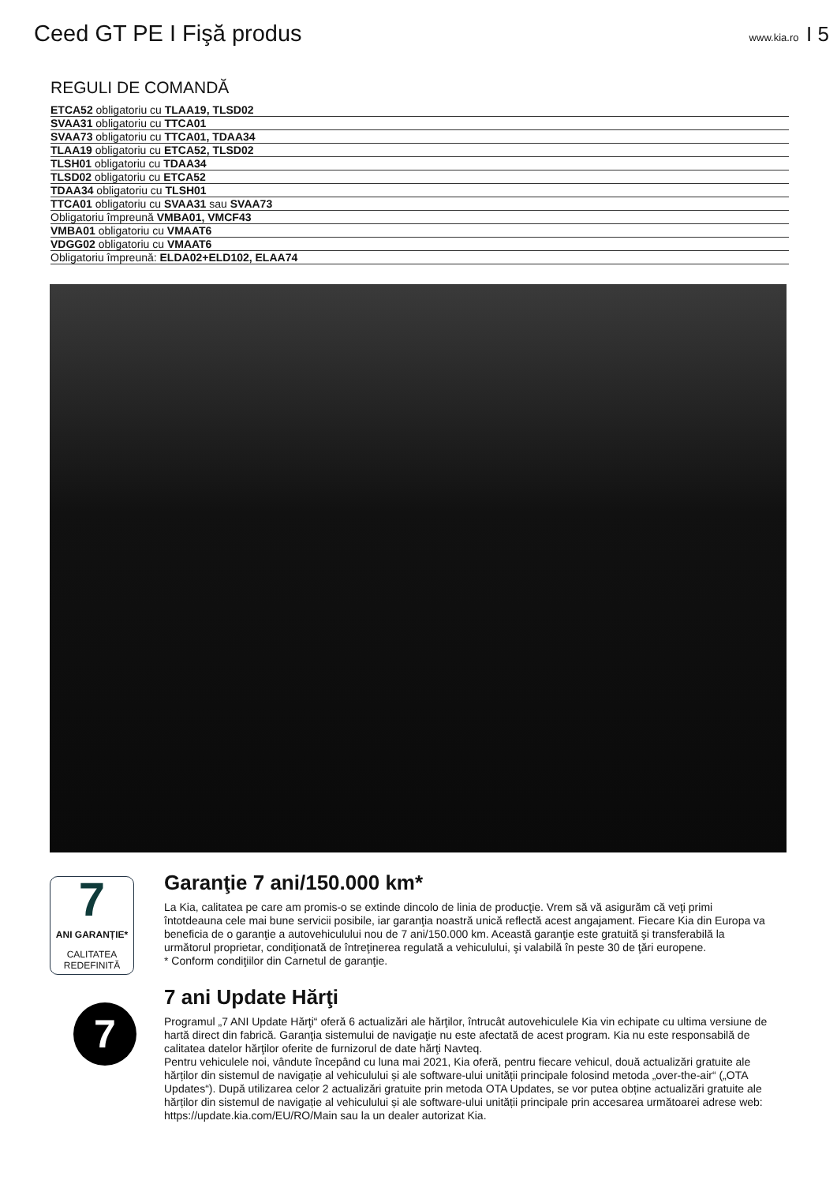Ceed GT PE I Fişă produs
www.kia.ro I 5
REGULI DE COMANDĂ
| ETCA52 obligatoriu cu TLAA19, TLSD02 |
| SVAA31 obligatoriu cu TTCA01 |
| SVAA73 obligatoriu cu TTCA01, TDAA34 |
| TLAA19 obligatoriu cu ETCA52, TLSD02 |
| TLSH01 obligatoriu cu TDAA34 |
| TLSD02 obligatoriu cu ETCA52 |
| TDAA34 obligatoriu cu TLSH01 |
| TTCA01 obligatoriu cu SVAA31 sau SVAA73 |
| Obligatoriu împreună VMBA01, VMCF43 |
| VMBA01 obligatoriu cu VMAAT6 |
| VDGG02 obligatoriu cu VMAAT6 |
| Obligatoriu împreună: ELDA02+ELD102, ELAA74 |
7
ANI GARANȚIE*
CALITATEA REDEFINITĂ
Garanţie 7 ani/150.000 km*
La Kia, calitatea pe care am promis-o se extinde dincolo de linia de producţie. Vrem să vă asigurăm că veţi primi întotdeauna cele mai bune servicii posibile, iar garanţia noastră unică reflectă acest angajament. Fiecare Kia din Europa va beneficia de o garanţie a autovehiculului nou de 7 ani/150.000 km. Această garanţie este gratuită şi transferabilă la următorul proprietar, condiţionată de întreţinerea regulată a vehiculului, şi valabilă în peste 30 de ţări europene.
* Conform condiţiilor din Carnetul de garanţie.
7
7 ani Update Hărţi
Programul „7 ANI Update Hărţi“ oferă 6 actualizări ale hărţilor, întrucât autovehiculele Kia vin echipate cu ultima versiune de hartă direct din fabrică. Garanţia sistemului de navigaţie nu este afectată de acest program. Kia nu este responsabilă de calitatea datelor hărţilor oferite de furnizorul de date hărţi Navteq.
Pentru vehiculele noi, vândute începând cu luna mai 2021, Kia oferă, pentru fiecare vehicul, două actualizări gratuite ale hărților din sistemul de navigație al vehiculului și ale software-ului unității principale folosind metoda „over-the-air“ („OTA Updates“). După utilizarea celor 2 actualizări gratuite prin metoda OTA Updates, se vor putea obține actualizări gratuite ale hărților din sistemul de navigație al vehiculului și ale software-ului unității principale prin accesarea următoarei adrese web: https://update.kia.com/EU/RO/Main sau la un dealer autorizat Kia.